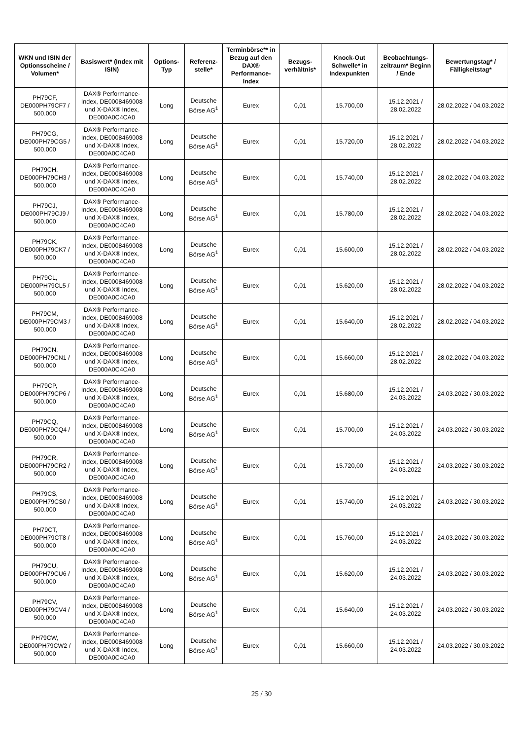| WKN und ISIN der Optionsscheine / Volumen* | Basiswert* (Index mit ISIN) | Options-Typ | Referenz-stelle* | Terminbörse** in Bezug auf den DAX® Performance-Index | Bezugs-verhältnis* | Knock-Out Schwelle* in Indexpunkten | Beobachtungs-zeitraum* Beginn / Ende | Bewertungstag* / Fälligkeitstag* |
| --- | --- | --- | --- | --- | --- | --- | --- | --- |
| PH79CF, DE000PH79CF7 / 500.000 | DAX® Performance-Index, DE0008469008 und X-DAX® Index, DE000A0C4CA0 | Long | Deutsche Börse AG<sup>1</sup> | Eurex | 0,01 | 15.700,00 | 15.12.2021 / 28.02.2022 | 28.02.2022 / 04.03.2022 |
| PH79CG, DE000PH79CG5 / 500.000 | DAX® Performance-Index, DE0008469008 und X-DAX® Index, DE000A0C4CA0 | Long | Deutsche Börse AG<sup>1</sup> | Eurex | 0,01 | 15.720,00 | 15.12.2021 / 28.02.2022 | 28.02.2022 / 04.03.2022 |
| PH79CH, DE000PH79CH3 / 500.000 | DAX® Performance-Index, DE0008469008 und X-DAX® Index, DE000A0C4CA0 | Long | Deutsche Börse AG<sup>1</sup> | Eurex | 0,01 | 15.740,00 | 15.12.2021 / 28.02.2022 | 28.02.2022 / 04.03.2022 |
| PH79CJ, DE000PH79CJ9 / 500.000 | DAX® Performance-Index, DE0008469008 und X-DAX® Index, DE000A0C4CA0 | Long | Deutsche Börse AG<sup>1</sup> | Eurex | 0,01 | 15.780,00 | 15.12.2021 / 28.02.2022 | 28.02.2022 / 04.03.2022 |
| PH79CK, DE000PH79CK7 / 500.000 | DAX® Performance-Index, DE0008469008 und X-DAX® Index, DE000A0C4CA0 | Long | Deutsche Börse AG<sup>1</sup> | Eurex | 0,01 | 15.600,00 | 15.12.2021 / 28.02.2022 | 28.02.2022 / 04.03.2022 |
| PH79CL, DE000PH79CL5 / 500.000 | DAX® Performance-Index, DE0008469008 und X-DAX® Index, DE000A0C4CA0 | Long | Deutsche Börse AG<sup>1</sup> | Eurex | 0,01 | 15.620,00 | 15.12.2021 / 28.02.2022 | 28.02.2022 / 04.03.2022 |
| PH79CM, DE000PH79CM3 / 500.000 | DAX® Performance-Index, DE0008469008 und X-DAX® Index, DE000A0C4CA0 | Long | Deutsche Börse AG<sup>1</sup> | Eurex | 0,01 | 15.640,00 | 15.12.2021 / 28.02.2022 | 28.02.2022 / 04.03.2022 |
| PH79CN, DE000PH79CN1 / 500.000 | DAX® Performance-Index, DE0008469008 und X-DAX® Index, DE000A0C4CA0 | Long | Deutsche Börse AG<sup>1</sup> | Eurex | 0,01 | 15.660,00 | 15.12.2021 / 28.02.2022 | 28.02.2022 / 04.03.2022 |
| PH79CP, DE000PH79CP6 / 500.000 | DAX® Performance-Index, DE0008469008 und X-DAX® Index, DE000A0C4CA0 | Long | Deutsche Börse AG<sup>1</sup> | Eurex | 0,01 | 15.680,00 | 15.12.2021 / 24.03.2022 | 24.03.2022 / 30.03.2022 |
| PH79CQ, DE000PH79CQ4 / 500.000 | DAX® Performance-Index, DE0008469008 und X-DAX® Index, DE000A0C4CA0 | Long | Deutsche Börse AG<sup>1</sup> | Eurex | 0,01 | 15.700,00 | 15.12.2021 / 24.03.2022 | 24.03.2022 / 30.03.2022 |
| PH79CR, DE000PH79CR2 / 500.000 | DAX® Performance-Index, DE0008469008 und X-DAX® Index, DE000A0C4CA0 | Long | Deutsche Börse AG<sup>1</sup> | Eurex | 0,01 | 15.720,00 | 15.12.2021 / 24.03.2022 | 24.03.2022 / 30.03.2022 |
| PH79CS, DE000PH79CS0 / 500.000 | DAX® Performance-Index, DE0008469008 und X-DAX® Index, DE000A0C4CA0 | Long | Deutsche Börse AG<sup>1</sup> | Eurex | 0,01 | 15.740,00 | 15.12.2021 / 24.03.2022 | 24.03.2022 / 30.03.2022 |
| PH79CT, DE000PH79CT8 / 500.000 | DAX® Performance-Index, DE0008469008 und X-DAX® Index, DE000A0C4CA0 | Long | Deutsche Börse AG<sup>1</sup> | Eurex | 0,01 | 15.760,00 | 15.12.2021 / 24.03.2022 | 24.03.2022 / 30.03.2022 |
| PH79CU, DE000PH79CU6 / 500.000 | DAX® Performance-Index, DE0008469008 und X-DAX® Index, DE000A0C4CA0 | Long | Deutsche Börse AG<sup>1</sup> | Eurex | 0,01 | 15.620,00 | 15.12.2021 / 24.03.2022 | 24.03.2022 / 30.03.2022 |
| PH79CV, DE000PH79CV4 / 500.000 | DAX® Performance-Index, DE0008469008 und X-DAX® Index, DE000A0C4CA0 | Long | Deutsche Börse AG<sup>1</sup> | Eurex | 0,01 | 15.640,00 | 15.12.2021 / 24.03.2022 | 24.03.2022 / 30.03.2022 |
| PH79CW, DE000PH79CW2 / 500.000 | DAX® Performance-Index, DE0008469008 und X-DAX® Index, DE000A0C4CA0 | Long | Deutsche Börse AG<sup>1</sup> | Eurex | 0,01 | 15.660,00 | 15.12.2021 / 24.03.2022 | 24.03.2022 / 30.03.2022 |
25 / 30